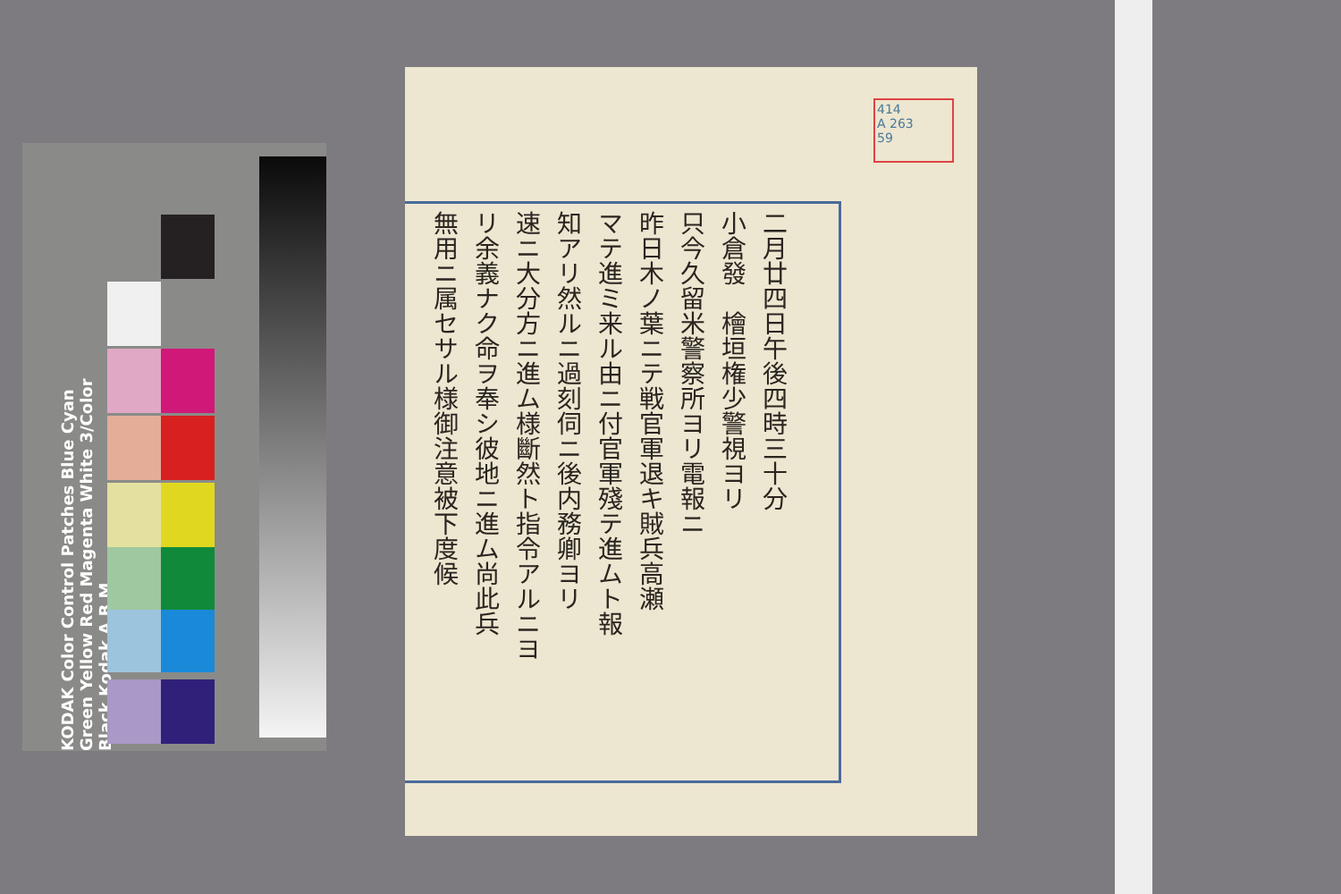KODAK Color Control Patches Blue Cyan Green Yellow Red Magenta White 3/Color Black Kodak A B M
414
A 263
59
二月廿四日午後四時三十分
小倉發　檜垣権少警視ヨリ
只今久留米警察所ヨリ電報ニ
昨日木ノ葉ニテ戦官軍退キ賊兵高瀬
マテ進ミ来ル由ニ付官軍殘テ進ムト報
知アリ然ルニ過刻伺ニ後内務卿ヨリ
速ニ大分方ニ進ム様斷然ト指令アルニヨ
リ余義ナク命ヲ奉シ彼地ニ進ム尚此兵
無用ニ属セサル様御注意被下度候